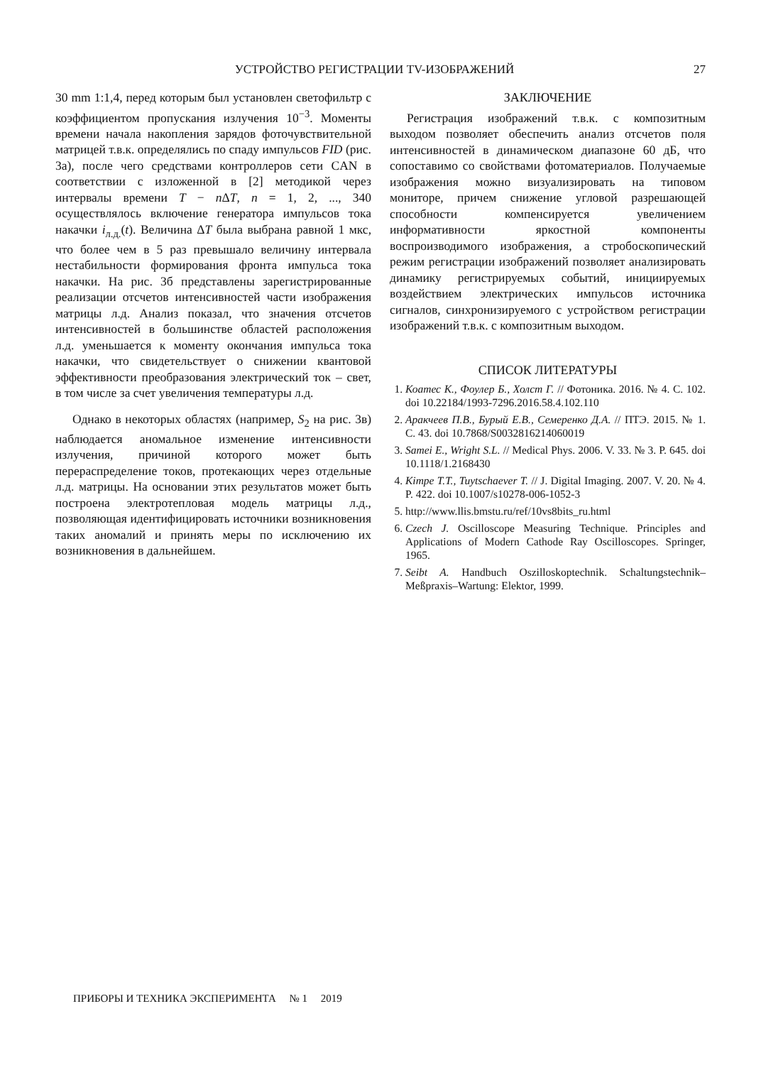УСТРОЙСТВО РЕГИСТРАЦИИ TV-ИЗОБРАЖЕНИЙ 27
30 mm 1:1,4, перед которым был установлен светофильтр с коэффициентом пропускания излучения 10<sup>−3</sup>. Моменты времени начала накопления зарядов фоточувствительной матрицей т.в.к. определялись по спаду импульсов FID (рис. 3а), после чего средствами контроллеров сети CAN в соответствии с изложенной в [2] методикой через интервалы времени T − n ΔT, n = 1, 2, ..., 340 осуществлялось включение генератора импульсов тока накачки i<sub>л.д.</sub>(t). Величина ΔT была выбрана равной 1 мкс, что более чем в 5 раз превышало величину интервала нестабильности формирования фронта импульса тока накачки. На рис. 3б представлены зарегистрированные реализации отсчетов интенсивностей части изображения матрицы л.д. Анализ показал, что значения отсчетов интенсивностей в большинстве областей расположения л.д. уменьшается к моменту окончания импульса тока накачки, что свидетельствует о снижении квантовой эффективности преобразования электрический ток – свет, в том числе за счет увеличения температуры л.д.
Однако в некоторых областях (например, S<sub>2</sub> на рис. 3в) наблюдается аномальное изменение интенсивности излучения, причиной которого может быть перераспределение токов, протекающих через отдельные л.д. матрицы. На основании этих результатов может быть построена электротепловая модель матрицы л.д., позволяющая идентифицировать источники возникновения таких аномалий и принять меры по исключению их возникновения в дальнейшем.
ЗАКЛЮЧЕНИЕ
Регистрация изображений т.в.к. с композитным выходом позволяет обеспечить анализ отсчетов поля интенсивностей в динамическом диапазоне 60 дБ, что сопоставимо со свойствами фотоматериалов. Получаемые изображения можно визуализировать на типовом мониторе, причем снижение угловой разрешающей способности компенсируется увеличением информативности яркостной компоненты воспроизводимого изображения, а стробоскопический режим регистрации изображений позволяет анализировать динамику регистрируемых событий, инициируемых воздействием электрических импульсов источника сигналов, синхронизируемого с устройством регистрации изображений т.в.к. с композитным выходом.
СПИСОК ЛИТЕРАТУРЫ
1. Коатес К., Фоулер Б., Холст Г. // Фотоника. 2016. № 4. С. 102. doi 10.22184/1993-7296.2016.58.4.102.110
2. Аракчеев П.В., Бурый Е.В., Семеренко Д.А. // ПТЭ. 2015. № 1. С. 43. doi 10.7868/S0032816214060019
3. Samei E., Wright S.L. // Medical Phys. 2006. V. 33. № 3. P. 645. doi 10.1118/1.2168430
4. Kimpe T.T., Tuytschaever T. // J. Digital Imaging. 2007. V. 20. № 4. P. 422. doi 10.1007/s10278-006-1052-3
5. http://www.llis.bmstu.ru/ref/10vs8bits_ru.html
6. Czech J. Oscilloscope Measuring Technique. Principles and Applications of Modern Cathode Ray Oscilloscopes. Springer, 1965.
7. Seibt A. Handbuch Oszilloskoptechnik. Schaltungstechnik–Meßpraxis–Wartung: Elektor, 1999.
ПРИБОРЫ И ТЕХНИКА ЭКСПЕРИМЕНТА № 1 2019